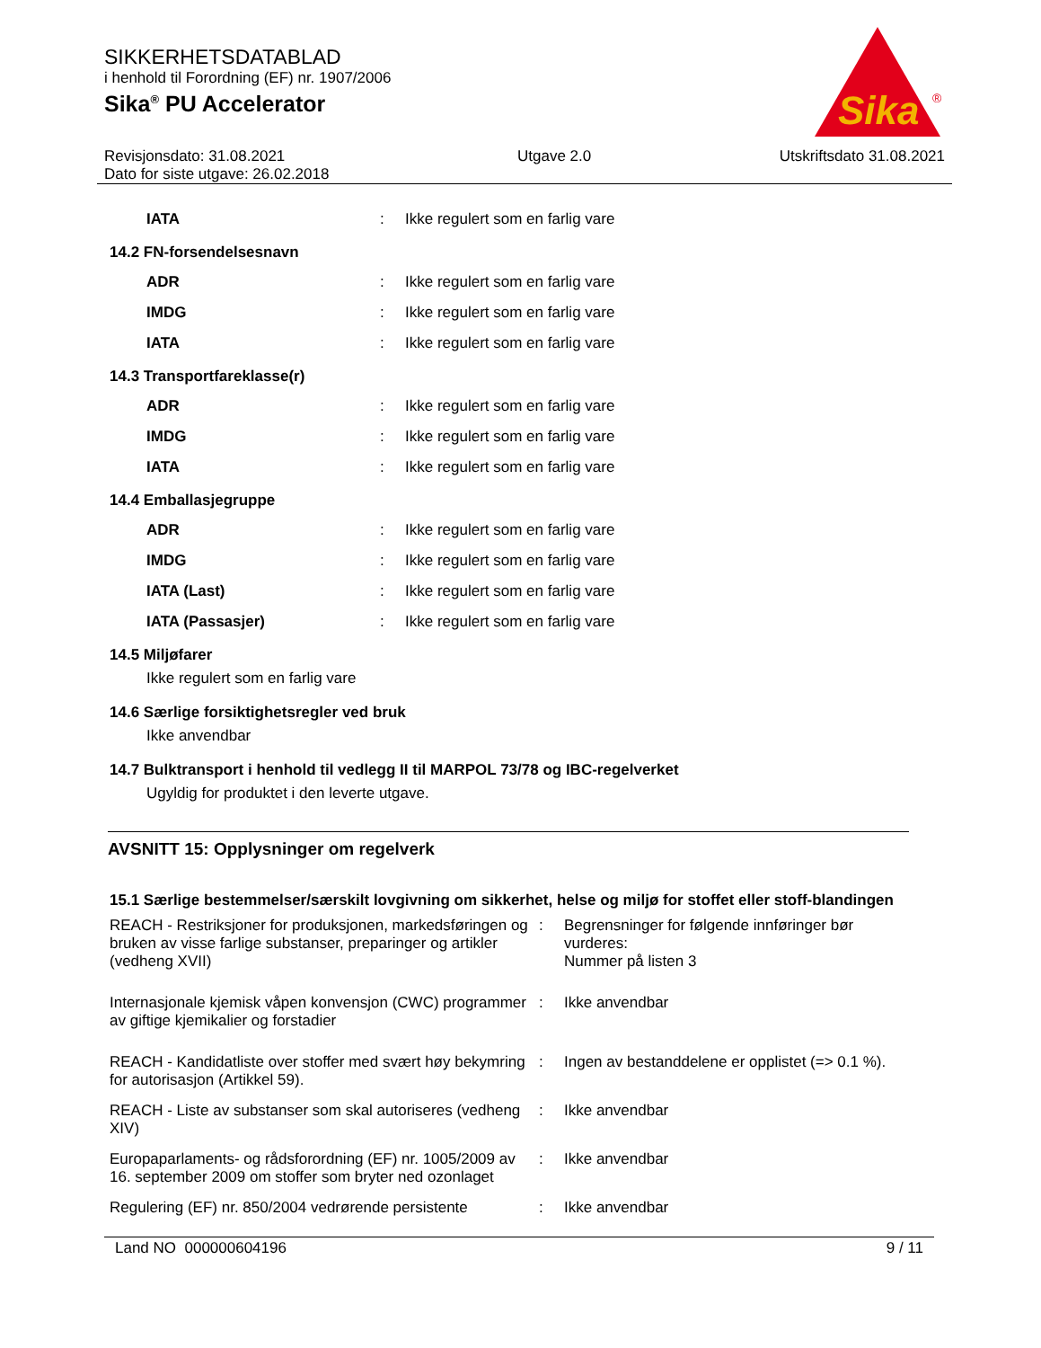SIKKERHETSDATABLAD
i henhold til Forordning (EF) nr. 1907/2006
Sika<sup>®</sup> PU Accelerator
Sika
®
Revisjonsdato: 31.08.2021
Dato for siste utgave: 26.02.2018
Utgave 2.0 Utskriftsdato 31.08.2021
| IATA | : | Ikke regulert som en farlig vare |
14.2 FN-forsendelsesnavn
| ADR | : | Ikke regulert som en farlig vare |
| IMDG | : | Ikke regulert som en farlig vare |
| IATA | : | Ikke regulert som en farlig vare |
14.3 Transportfareklasse(r)
| ADR | : | Ikke regulert som en farlig vare |
| IMDG | : | Ikke regulert som en farlig vare |
| IATA | : | Ikke regulert som en farlig vare |
14.4 Emballasjegruppe
| ADR | : | Ikke regulert som en farlig vare |
| IMDG | : | Ikke regulert som en farlig vare |
| IATA (Last) | : | Ikke regulert som en farlig vare |
| IATA (Passasjer) | : | Ikke regulert som en farlig vare |
14.5 Miljøfarer
Ikke regulert som en farlig vare
14.6 Særlige forsiktighetsregler ved bruk
Ikke anvendbar
14.7 Bulktransport i henhold til vedlegg II til MARPOL 73/78 og IBC-regelverket
Ugyldig for produktet i den leverte utgave.
AVSNITT 15: Opplysninger om regelverk
15.1 Særlige bestemmelser/særskilt lovgivning om sikkerhet, helse og miljø for stoffet eller stoff-blandingen
| REACH - Restriksjoner for produksjonen, markedsføringen og bruken av visse farlige substanser, preparinger og artikler (vedheng XVII) | : | Begrensninger for følgende innføringer bør vurderes: Nummer på listen 3 |
| Internasjonale kjemisk våpen konvensjon (CWC) programmer av giftige kjemikalier og forstadier | : | Ikke anvendbar |
| REACH - Kandidatliste over stoffer med svært høy bekymring for autorisasjon (Artikkel 59). | : | Ingen av bestanddelene er opplistet (=> 0.1 %). |
| REACH - Liste av substanser som skal autoriseres (vedheng XIV) | : | Ikke anvendbar |
| Europaparlaments- og rådsforordning (EF) nr. 1005/2009 av 16. september 2009 om stoffer som bryter ned ozonlaget | : | Ikke anvendbar |
| Regulering (EF) nr. 850/2004 vedrørende persistente | : | Ikke anvendbar |
Land NO 000000604196 9 / 11